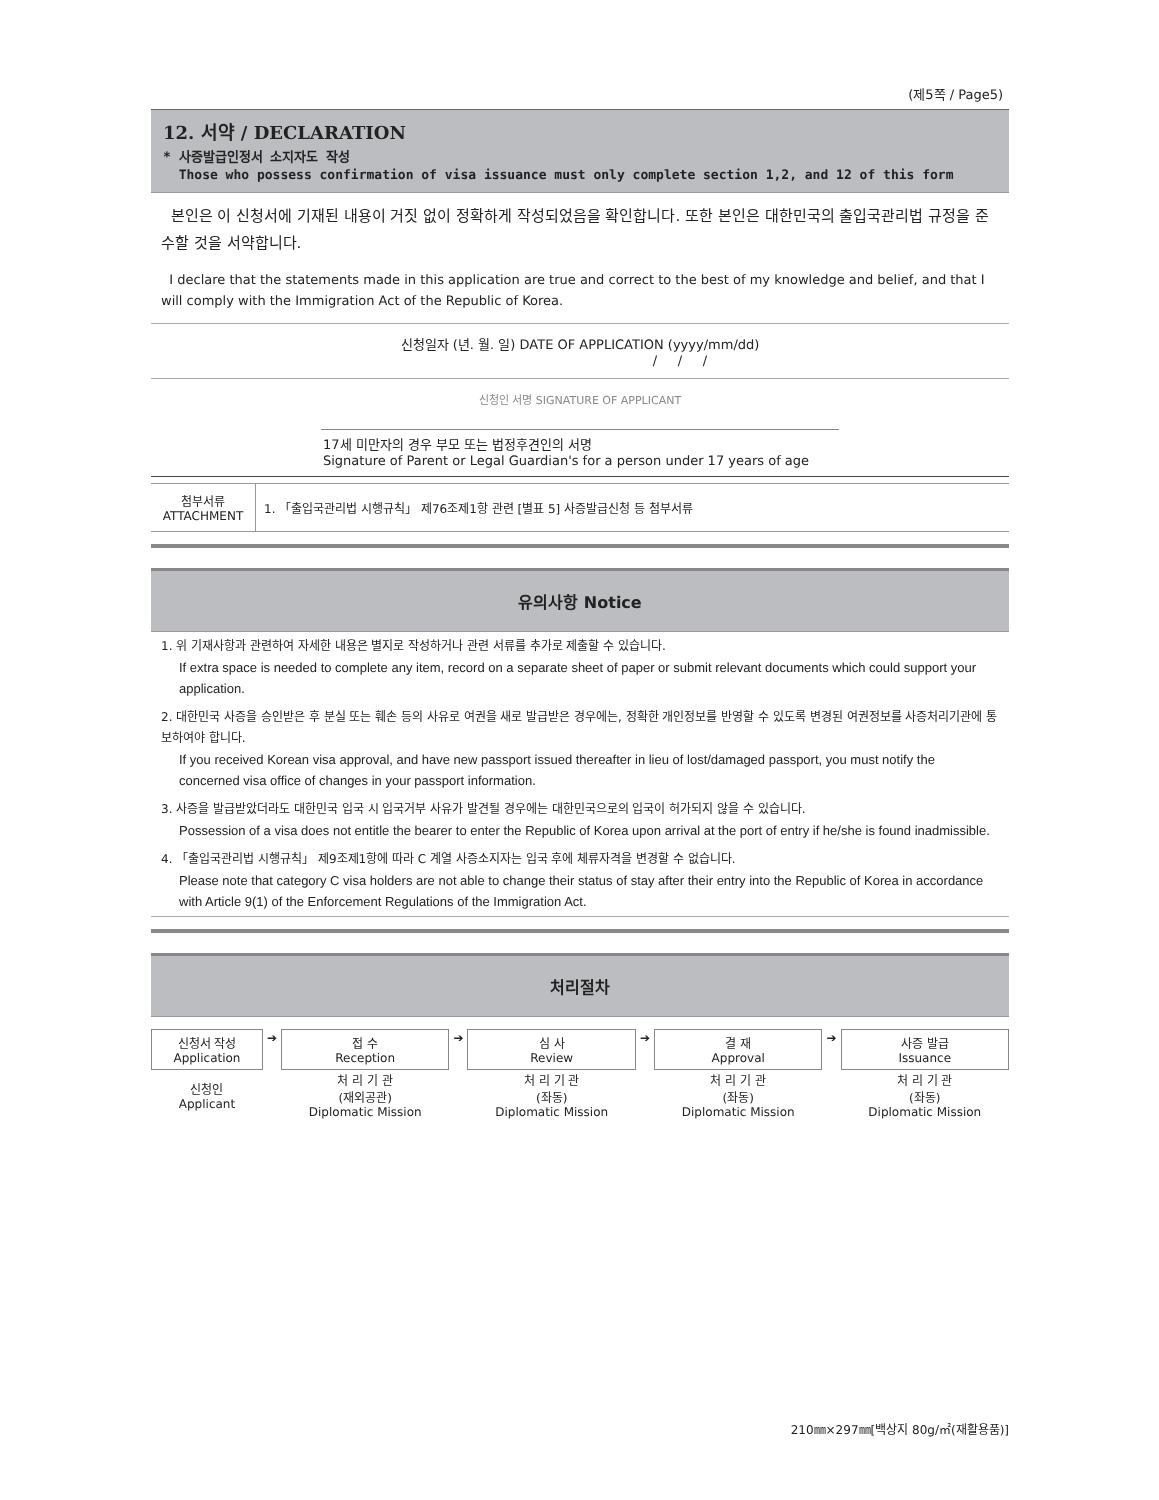(제5쪽 / Page5)
12. 서약 / DECLARATION
* 사증발급인정서 소지자도 작성
Those who possess confirmation of visa issuance must only complete section 1,2, and 12 of this form
본인은 이 신청서에 기재된 내용이 거짓 없이 정확하게 작성되었음을 확인합니다. 또한 본인은 대한민국의 출입국관리법 규정을 준수할 것을 서약합니다.
I declare that the statements made in this application are true and correct to the best of my knowledge and belief, and that I will comply with the Immigration Act of the Republic of Korea.
신청일자 (년. 월. 일) DATE OF APPLICATION (yyyy/mm/dd)
/ / /
신청인 서명 SIGNATURE OF APPLICANT
17세 미만자의 경우 부모 또는 법정후견인의 서명
Signature of Parent or Legal Guardian's for a person under 17 years of age
| 첨부서류 ATTACHMENT | 1. 「출입국관리법 시행규칙」 제76조제1항 관련 [별표 5] 사증발급신청 등 첨부서류 |
유의사항 Notice
1. 위 기재사항과 관련하여 자세한 내용은 별지로 작성하거나 관련 서류를 추가로 제출할 수 있습니다.
If extra space is needed to complete any item, record on a separate sheet of paper or submit relevant documents which could support your application.
2. 대한민국 사증을 승인받은 후 분실 또는 훼손 등의 사유로 여권을 새로 발급받은 경우에는, 정확한 개인정보를 반영할 수 있도록 변경된 여권정보를 사증처리기관에 통보하여야 합니다.
If you received Korean visa approval, and have new passport issued thereafter in lieu of lost/damaged passport, you must notify the concerned visa office of changes in your passport information.
3. 사증을 발급받았더라도 대한민국 입국 시 입국거부 사유가 발견될 경우에는 대한민국으로의 입국이 허가되지 않을 수 있습니다.
Possession of a visa does not entitle the bearer to enter the Republic of Korea upon arrival at the port of entry if he/she is found inadmissible.
4. 「출입국관리법 시행규칙」 제9조제1항에 따라 C 계열 사증소지자는 입국 후에 체류자격을 변경할 수 없습니다.
Please note that category C visa holders are not able to change their status of stay after their entry into the Republic of Korea in accordance with Article 9(1) of the Enforcement Regulations of the Immigration Act.
처리절차
| 신청서 작성 Application | ➔ | 접 수 Reception | ➔ | 심 사 Review | ➔ | 결 재 Approval | ➔ | 사증 발급 Issuance |
| 신청인 Applicant | | 처 리 기 관 (재외공관) Diplomatic Mission | | 처 리 기 관 (좌동) Diplomatic Mission | | 처 리 기 관 (좌동) Diplomatic Mission | | 처 리 기 관 (좌동) Diplomatic Mission |
210㎜×297㎜[백상지 80g/㎡(재활용품)]